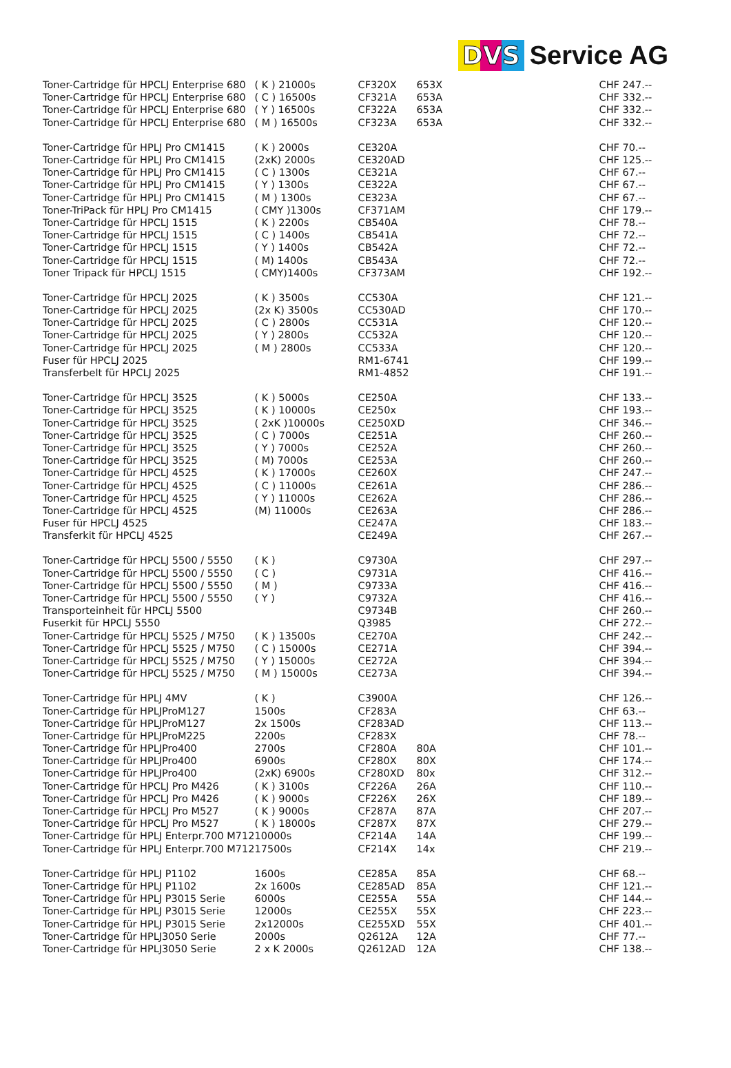DVS Service AG
| Toner-Cartridge für HPCLJ Enterprise 680 | ( K ) 21000s | CF320X | 653X | CHF 247.-- |
| Toner-Cartridge für HPCLJ Enterprise 680 | ( C ) 16500s | CF321A | 653A | CHF 332.-- |
| Toner-Cartridge für HPCLJ Enterprise 680 | ( Y ) 16500s | CF322A | 653A | CHF 332.-- |
| Toner-Cartridge für HPCLJ Enterprise 680 | ( M ) 16500s | CF323A | 653A | CHF 332.-- |
| Toner-Cartridge für HPLJ Pro CM1415 | ( K ) 2000s | CE320A | | CHF 70.-- |
| Toner-Cartridge für HPLJ Pro CM1415 | (2xK) 2000s | CE320AD | | CHF 125.-- |
| Toner-Cartridge für HPLJ Pro CM1415 | ( C ) 1300s | CE321A | | CHF 67.-- |
| Toner-Cartridge für HPLJ Pro CM1415 | ( Y ) 1300s | CE322A | | CHF 67.-- |
| Toner-Cartridge für HPLJ Pro CM1415 | ( M ) 1300s | CE323A | | CHF 67.-- |
| Toner-TriPack für HPLJ Pro CM1415 | ( CMY )1300s | CF371AM | | CHF 179.-- |
| Toner-Cartridge für HPCLJ 1515 | ( K ) 2200s | CB540A | | CHF 78.-- |
| Toner-Cartridge für HPCLJ 1515 | ( C ) 1400s | CB541A | | CHF 72.-- |
| Toner-Cartridge für HPCLJ 1515 | ( Y ) 1400s | CB542A | | CHF 72.-- |
| Toner-Cartridge für HPCLJ 1515 | ( M) 1400s | CB543A | | CHF 72.-- |
| Toner Tripack für HPCLJ 1515 | ( CMY)1400s | CF373AM | | CHF 192.-- |
| Toner-Cartridge für HPCLJ 2025 | ( K ) 3500s | CC530A | | CHF 121.-- |
| Toner-Cartridge für HPCLJ 2025 | (2x K) 3500s | CC530AD | | CHF 170.-- |
| Toner-Cartridge für HPCLJ 2025 | ( C ) 2800s | CC531A | | CHF 120.-- |
| Toner-Cartridge für HPCLJ 2025 | ( Y ) 2800s | CC532A | | CHF 120.-- |
| Toner-Cartridge für HPCLJ 2025 | ( M ) 2800s | CC533A | | CHF 120.-- |
| Fuser für HPCLJ 2025 | | RM1-6741 | | CHF 199.-- |
| Transferbelt für HPCLJ 2025 | | RM1-4852 | | CHF 191.-- |
| Toner-Cartridge für HPCLJ 3525 | ( K ) 5000s | CE250A | | CHF 133.-- |
| Toner-Cartridge für HPCLJ 3525 | ( K ) 10000s | CE250x | | CHF 193.-- |
| Toner-Cartridge für HPCLJ 3525 | ( 2xK )10000s | CE250XD | | CHF 346.-- |
| Toner-Cartridge für HPCLJ 3525 | ( C ) 7000s | CE251A | | CHF 260.-- |
| Toner-Cartridge für HPCLJ 3525 | ( Y ) 7000s | CE252A | | CHF 260.-- |
| Toner-Cartridge für HPCLJ 3525 | ( M) 7000s | CE253A | | CHF 260.-- |
| Toner-Cartridge für HPCLJ 4525 | ( K ) 17000s | CE260X | | CHF 247.-- |
| Toner-Cartridge für HPCLJ 4525 | ( C ) 11000s | CE261A | | CHF 286.-- |
| Toner-Cartridge für HPCLJ 4525 | ( Y ) 11000s | CE262A | | CHF 286.-- |
| Toner-Cartridge für HPCLJ 4525 | (M) 11000s | CE263A | | CHF 286.-- |
| Fuser für HPCLJ 4525 | | CE247A | | CHF 183.-- |
| Transferkit für HPCLJ 4525 | | CE249A | | CHF 267.-- |
| Toner-Cartridge für HPCLJ 5500 / 5550 | ( K ) | C9730A | | CHF 297.-- |
| Toner-Cartridge für HPCLJ 5500 / 5550 | ( C ) | C9731A | | CHF 416.-- |
| Toner-Cartridge für HPCLJ 5500 / 5550 | ( M ) | C9733A | | CHF 416.-- |
| Toner-Cartridge für HPCLJ 5500 / 5550 | ( Y ) | C9732A | | CHF 416.-- |
| Transporteinheit für HPCLJ 5500 | | C9734B | | CHF 260.-- |
| Fuserkit für HPCLJ 5550 | | Q3985 | | CHF 272.-- |
| Toner-Cartridge für HPCLJ 5525 / M750 | ( K ) 13500s | CE270A | | CHF 242.-- |
| Toner-Cartridge für HPCLJ 5525 / M750 | ( C ) 15000s | CE271A | | CHF 394.-- |
| Toner-Cartridge für HPCLJ 5525 / M750 | ( Y ) 15000s | CE272A | | CHF 394.-- |
| Toner-Cartridge für HPCLJ 5525 / M750 | ( M ) 15000s | CE273A | | CHF 394.-- |
| Toner-Cartridge für HPLJ 4MV | ( K ) | C3900A | | CHF 126.-- |
| Toner-Cartridge für HPLJProM127 | 1500s | CF283A | | CHF 63.-- |
| Toner-Cartridge für HPLJProM127 | 2x 1500s | CF283AD | | CHF 113.-- |
| Toner-Cartridge für HPLJProM225 | 2200s | CF283X | | CHF 78.-- |
| Toner-Cartridge für HPLJPro400 | 2700s | CF280A | 80A | CHF 101.-- |
| Toner-Cartridge für HPLJPro400 | 6900s | CF280X | 80X | CHF 174.-- |
| Toner-Cartridge für HPLJPro400 | (2xK) 6900s | CF280XD | 80x | CHF 312.-- |
| Toner-Cartridge für HPCLJ Pro M426 | ( K ) 3100s | CF226A | 26A | CHF 110.-- |
| Toner-Cartridge für HPCLJ Pro M426 | ( K ) 9000s | CF226X | 26X | CHF 189.-- |
| Toner-Cartridge für HPCLJ Pro M527 | ( K ) 9000s | CF287A | 87A | CHF 207.-- |
| Toner-Cartridge für HPCLJ Pro M527 | ( K ) 18000s | CF287X | 87X | CHF 279.-- |
| Toner-Cartridge für HPLJ Enterpr.700 M712 | 10000s | CF214A | 14A | CHF 199.-- |
| Toner-Cartridge für HPLJ Enterpr.700 M712 | 17500s | CF214X | 14x | CHF 219.-- |
| Toner-Cartridge für HPLJ P1102 | 1600s | CE285A | 85A | CHF 68.-- |
| Toner-Cartridge für HPLJ P1102 | 2x 1600s | CE285AD | 85A | CHF 121.-- |
| Toner-Cartridge für HPLJ P3015 Serie | 6000s | CE255A | 55A | CHF 144.-- |
| Toner-Cartridge für HPLJ P3015 Serie | 12000s | CE255X | 55X | CHF 223.-- |
| Toner-Cartridge für HPLJ P3015 Serie | 2x12000s | CE255XD | 55X | CHF 401.-- |
| Toner-Cartridge für HPLJ3050 Serie | 2000s | Q2612A | 12A | CHF 77.-- |
| Toner-Cartridge für HPLJ3050 Serie | 2 x K 2000s | Q2612AD | 12A | CHF 138.-- |